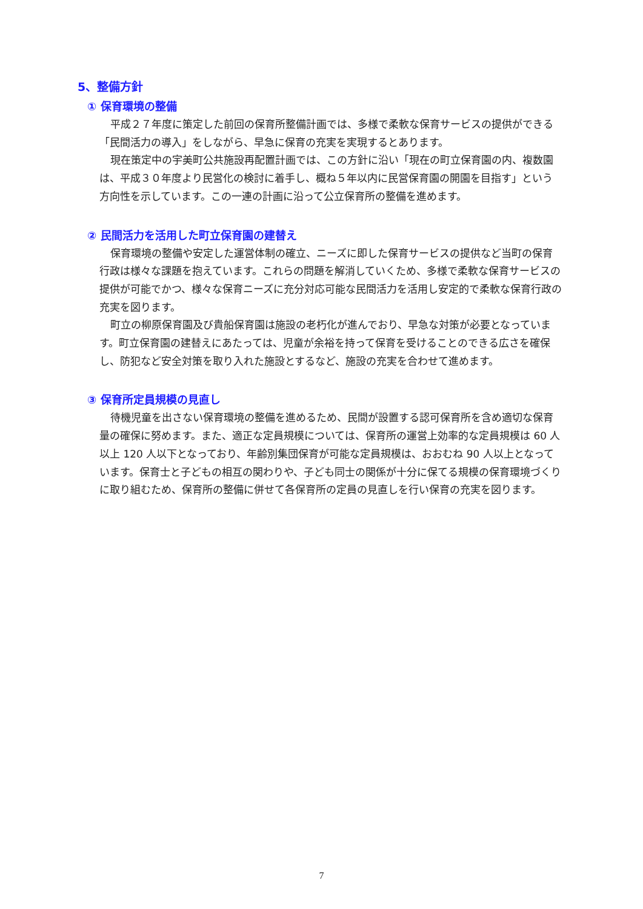5、整備方針
① 保育環境の整備
平成２７年度に策定した前回の保育所整備計画では、多様で柔軟な保育サービスの提供ができる「民間活力の導入」をしながら、早急に保育の充実を実現するとあります。
現在策定中の宇美町公共施設再配置計画では、この方針に沿い「現在の町立保育園の内、複数園は、平成３０年度より民営化の検討に着手し、概ね５年以内に民営保育園の開園を目指す」という方向性を示しています。この一連の計画に沿って公立保育所の整備を進めます。
② 民間活力を活用した町立保育園の建替え
保育環境の整備や安定した運営体制の確立、ニーズに即した保育サービスの提供など当町の保育行政は様々な課題を抱えています。これらの問題を解消していくため、多様で柔軟な保育サービスの提供が可能でかつ、様々な保育ニーズに充分対応可能な民間活力を活用し安定的で柔軟な保育行政の充実を図ります。
町立の柳原保育園及び貴船保育園は施設の老朽化が進んでおり、早急な対策が必要となっています。町立保育園の建替えにあたっては、児童が余裕を持って保育を受けることのできる広さを確保し、防犯など安全対策を取り入れた施設とするなど、施設の充実を合わせて進めます。
③ 保育所定員規模の見直し
待機児童を出さない保育環境の整備を進めるため、民間が設置する認可保育所を含め適切な保育量の確保に努めます。また、適正な定員規模については、保育所の運営上効率的な定員規模は 60 人以上 120 人以下となっており、年齢別集団保育が可能な定員規模は、おおむね 90 人以上となっています。保育士と子どもの相互の関わりや、子ども同士の関係が十分に保てる規模の保育環境づくりに取り組むため、保育所の整備に併せて各保育所の定員の見直しを行い保育の充実を図ります。
7